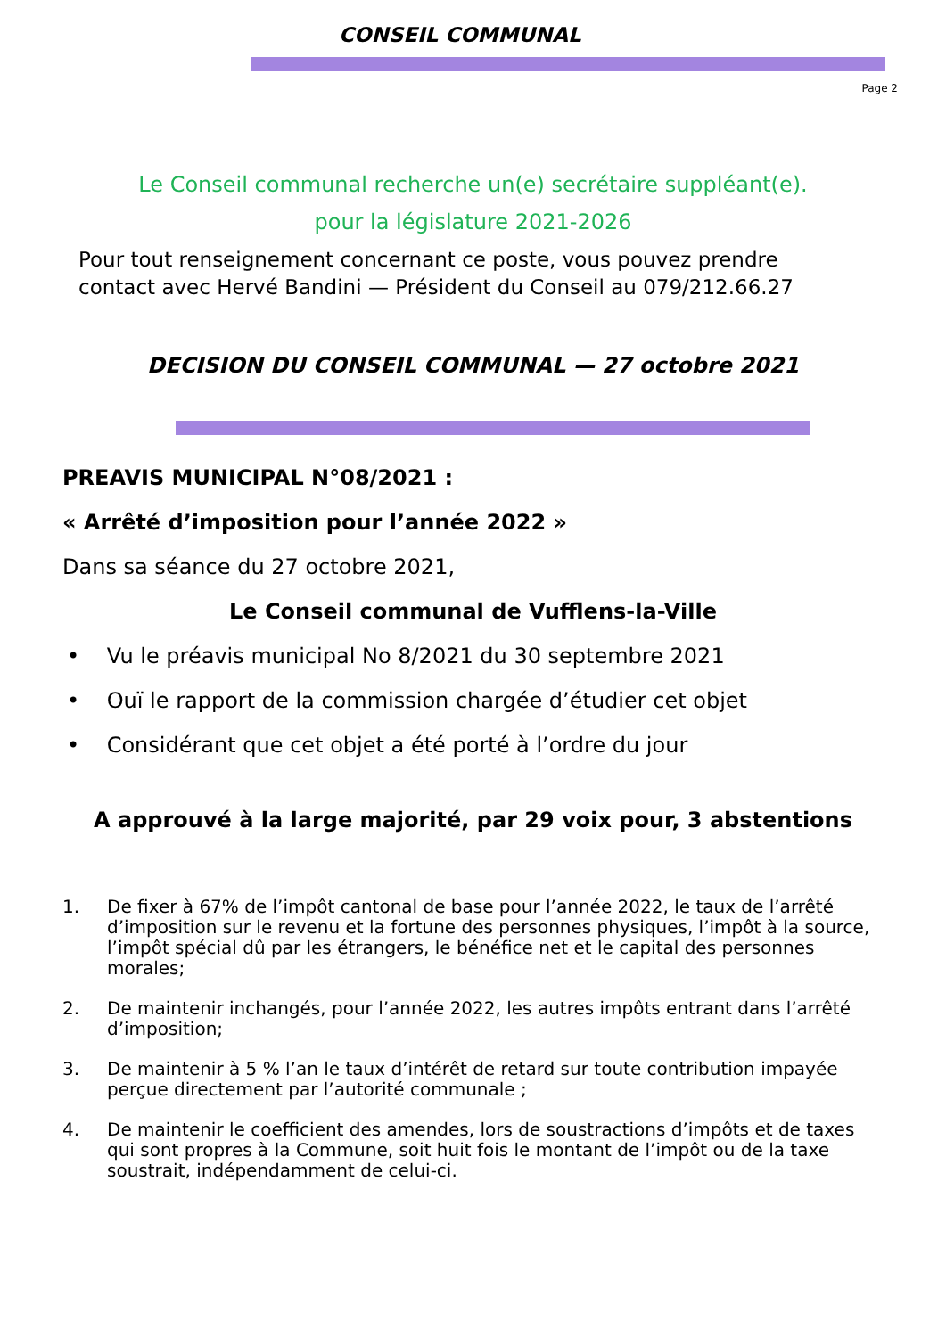CONSEIL COMMUNAL
Page 2
Le Conseil communal recherche un(e) secrétaire suppléant(e).
pour la législature 2021-2026
Pour tout renseignement concernant ce poste, vous pouvez prendre
contact avec Hervé Bandini — Président du Conseil au 079/212.66.27
DECISION DU CONSEIL COMMUNAL — 27 octobre 2021
PREAVIS MUNICIPAL N°08/2021 :
« Arrêté d’imposition pour l’année 2022 »
Dans sa séance du 27 octobre 2021,
Le Conseil communal de Vufflens-la-Ville
• Vu le préavis municipal No 8/2021 du 30 septembre 2021
• Ouï le rapport de la commission chargée d’étudier cet objet
• Considérant que cet objet a été porté à l’ordre du jour
A approuvé à la large majorité, par 29 voix pour, 3 abstentions
1. De fixer à 67% de l’impôt cantonal de base pour l’année 2022, le taux de l’arrêté d’imposition sur le revenu et la fortune des personnes physiques, l’impôt à la source, l’impôt spécial dû par les étrangers, le bénéfice net et le capital des personnes morales;
2. De maintenir inchangés, pour l’année 2022, les autres impôts entrant dans l’arrêté d’imposition;
3. De maintenir à 5 % l’an le taux d’intérêt de retard sur toute contribution impayée perçue directement par l’autorité communale ;
4. De maintenir le coefficient des amendes, lors de soustractions d’impôts et de taxes qui sont propres à la Commune, soit huit fois le montant de l’impôt ou de la taxe soustrait, indépendamment de celui-ci.